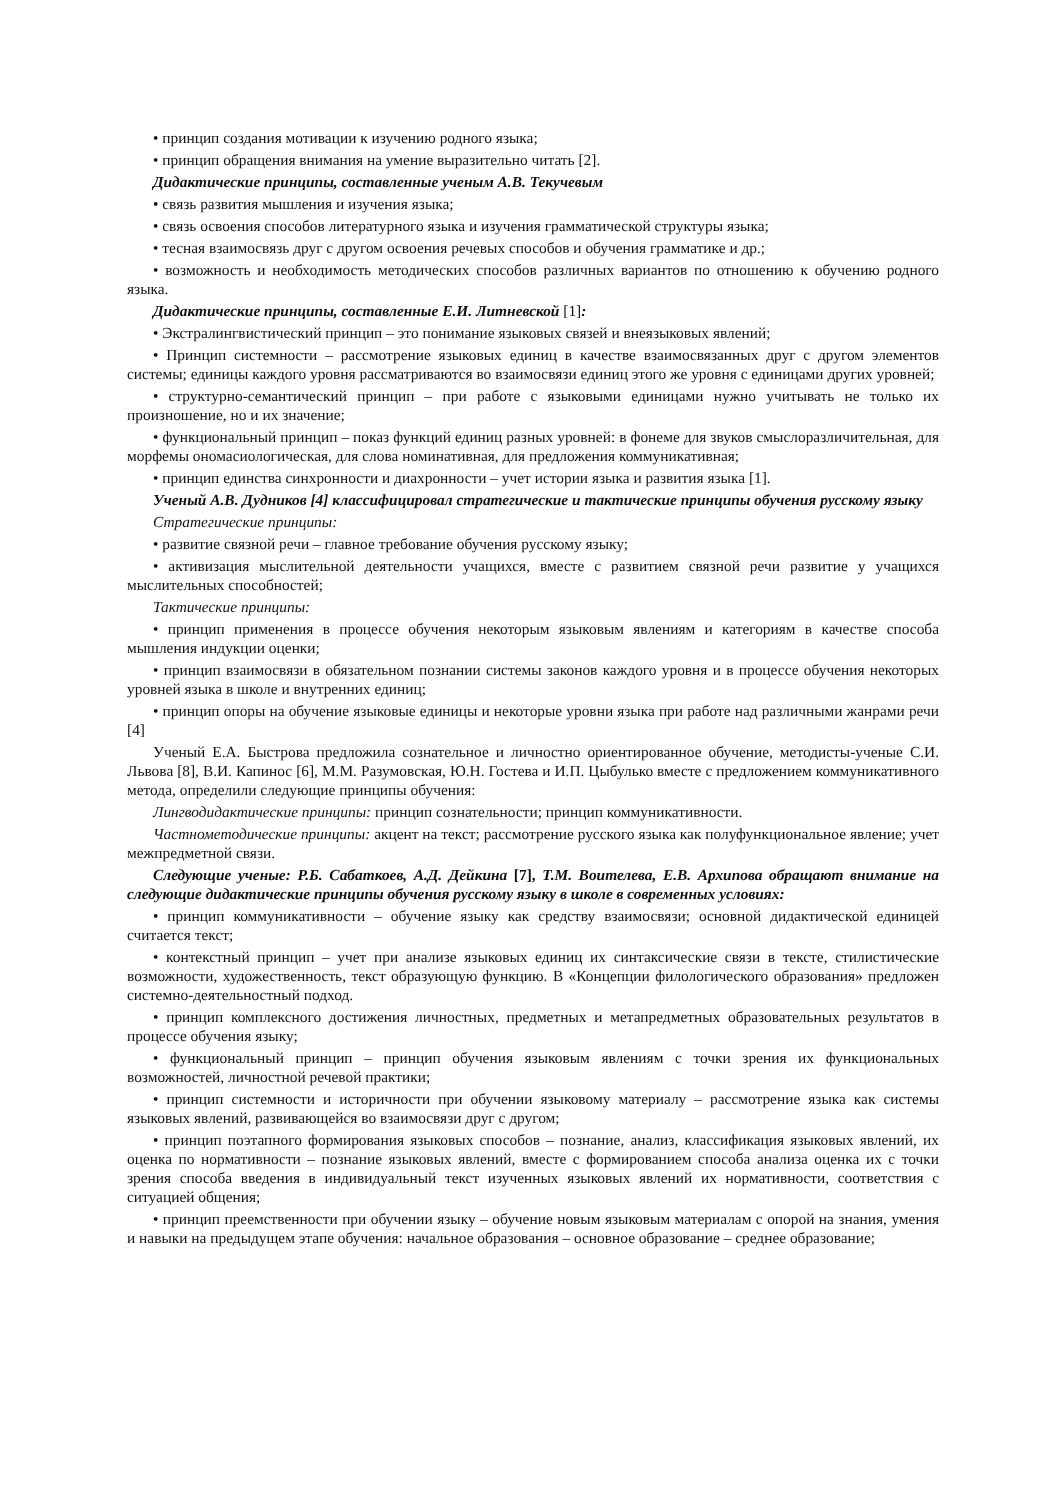• принцип создания мотивации к изучению родного языка;
• принцип обращения внимания на умение выразительно читать [2].
Дидактические принципы, составленные ученым А.В. Текучевым
• связь развития мышления и изучения языка;
• связь освоения способов литературного языка и изучения грамматической структуры языка;
• тесная взаимосвязь друг с другом освоения речевых способов и обучения грамматике и др.;
• возможность и необходимость методических способов различных вариантов по отношению к обучению родного языка.
Дидактические принципы, составленные Е.И. Литневской [1]:
• Экстралингвистический принцип – это понимание языковых связей и внеязыковых явлений;
• Принцип системности – рассмотрение языковых единиц в качестве взаимосвязанных друг с другом элементов системы; единицы каждого уровня рассматриваются во взаимосвязи единиц этого же уровня с единицами других уровней;
• структурно-семантический принцип – при работе с языковыми единицами нужно учитывать не только их произношение, но и их значение;
• функциональный принцип – показ функций единиц разных уровней: в фонеме для звуков смыслоразличительная, для морфемы ономасиологическая, для слова номинативная, для предложения коммуникативная;
• принцип единства синхронности и диахронности – учет истории языка и развития языка [1].
Ученый А.В. Дудников [4] классифицировал стратегические и тактические принципы обучения русскому языку
Стратегические принципы:
• развитие связной речи – главное требование обучения русскому языку;
• активизация мыслительной деятельности учащихся, вместе с развитием связной речи развитие у учащихся мыслительных способностей;
Тактические принципы:
• принцип применения в процессе обучения некоторым языковым явлениям и категориям в качестве способа мышления индукции оценки;
• принцип взаимосвязи в обязательном познании системы законов каждого уровня и в процессе обучения некоторых уровней языка в школе и внутренних единиц;
• принцип опоры на обучение языковые единицы и некоторые уровни языка при работе над различными жанрами речи [4]
Ученый Е.А. Быстрова предложила сознательное и личностно ориентированное обучение, методисты-ученые С.И. Львова [8], В.И. Капинос [6], М.М. Разумовская, Ю.Н. Гостева и И.П. Цыбулько вместе с предложением коммуникативного метода, определили следующие принципы обучения:
Лингводидактические принципы: принцип сознательности; принцип коммуникативности.
Частнометодические принципы: акцент на текст; рассмотрение русского языка как полуфункциональное явление; учет межпредметной связи.
Следующие ученые: Р.Б. Сабаткоев, А.Д. Дейкина [7], Т.М. Воителева, Е.В. Архипова обращают внимание на следующие дидактические принципы обучения русскому языку в школе в современных условиях:
• принцип коммуникативности – обучение языку как средству взаимосвязи; основной дидактической единицей считается текст;
• контекстный принцип – учет при анализе языковых единиц их синтаксические связи в тексте, стилистические возможности, художественность, текст образующую функцию. В «Концепции филологического образования» предложен системно-деятельностный подход.
• принцип комплексного достижения личностных, предметных и метапредметных образовательных результатов в процессе обучения языку;
• функциональный принцип – принцип обучения языковым явлениям с точки зрения их функциональных возможностей, личностной речевой практики;
• принцип системности и историчности при обучении языковому материалу – рассмотрение языка как системы языковых явлений, развивающейся во взаимосвязи друг с другом;
• принцип поэтапного формирования языковых способов – познание, анализ, классификация языковых явлений, их оценка по нормативности – познание языковых явлений, вместе с формированием способа анализа оценка их с точки зрения способа введения в индивидуальный текст изученных языковых явлений их нормативности, соответствия с ситуацией общения;
• принцип преемственности при обучении языку – обучение новым языковым материалам с опорой на знания, умения и навыки на предыдущем этапе обучения: начальное образования – основное образование – среднее образование;